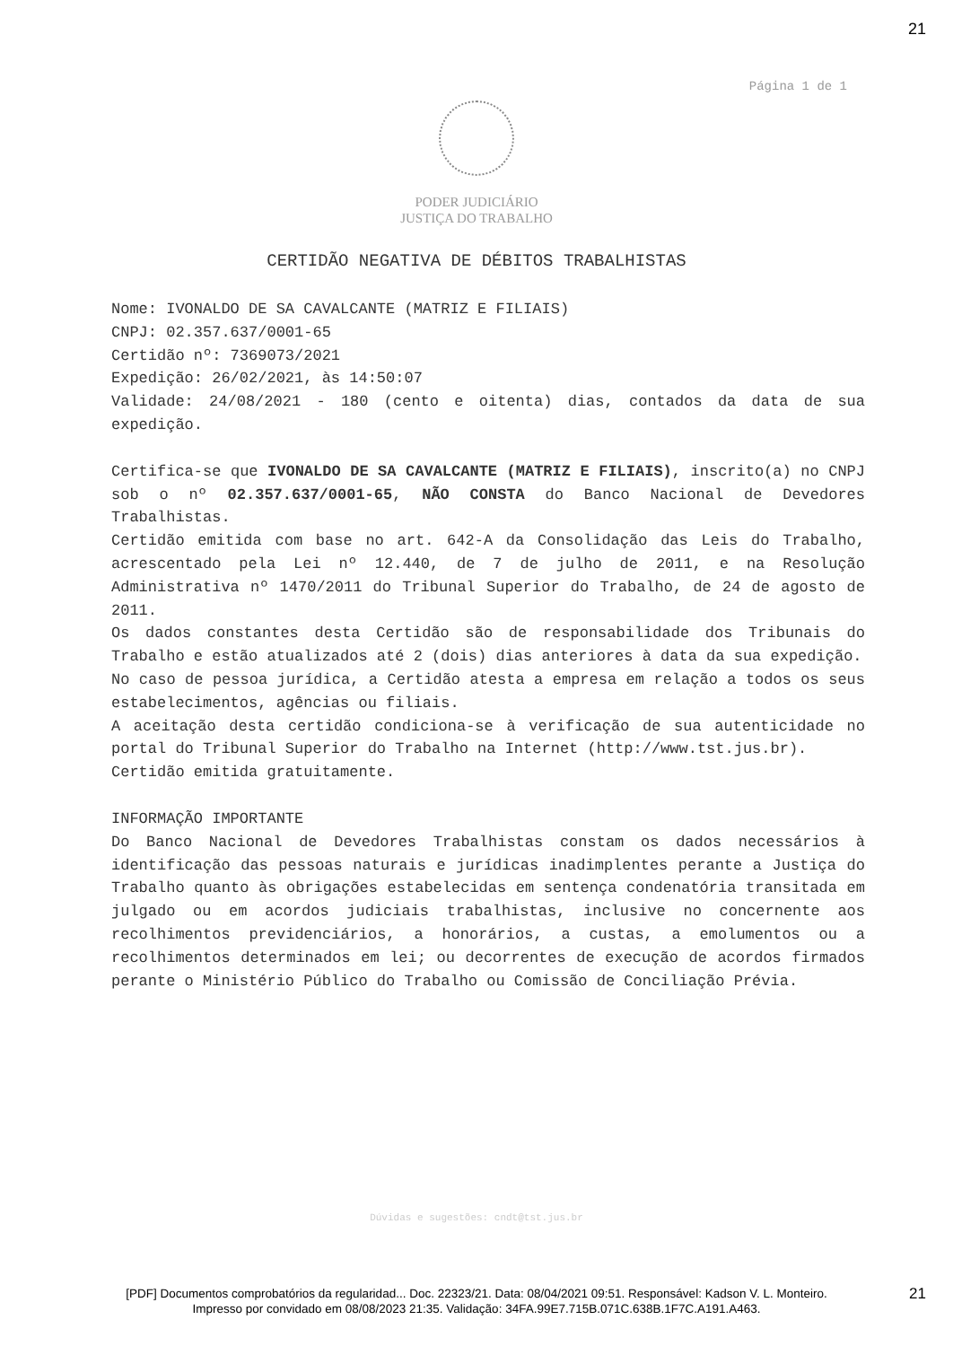21
Página 1 de 1
PODER JUDICIÁRIO
JUSTIÇA DO TRABALHO
CERTIDÃO NEGATIVA DE DÉBITOS TRABALHISTAS
Nome: IVONALDO DE SA CAVALCANTE (MATRIZ E FILIAIS)
CNPJ: 02.357.637/0001-65
Certidão nº: 7369073/2021
Expedição: 26/02/2021, às 14:50:07
Validade: 24/08/2021 - 180 (cento e oitenta) dias, contados da data de sua expedição.
Certifica-se que IVONALDO DE SA CAVALCANTE (MATRIZ E FILIAIS), inscrito(a) no CNPJ sob o nº 02.357.637/0001-65, NÃO CONSTA do Banco Nacional de Devedores Trabalhistas.
Certidão emitida com base no art. 642-A da Consolidação das Leis do Trabalho, acrescentado pela Lei nº 12.440, de 7 de julho de 2011, e na Resolução Administrativa nº 1470/2011 do Tribunal Superior do Trabalho, de 24 de agosto de 2011.
Os dados constantes desta Certidão são de responsabilidade dos Tribunais do Trabalho e estão atualizados até 2 (dois) dias anteriores à data da sua expedição.
No caso de pessoa jurídica, a Certidão atesta a empresa em relação a todos os seus estabelecimentos, agências ou filiais.
A aceitação desta certidão condiciona-se à verificação de sua autenticidade no portal do Tribunal Superior do Trabalho na Internet (http://www.tst.jus.br).
Certidão emitida gratuitamente.
INFORMAÇÃO IMPORTANTE
Do Banco Nacional de Devedores Trabalhistas constam os dados necessários à identificação das pessoas naturais e jurídicas inadimplentes perante a Justiça do Trabalho quanto às obrigações estabelecidas em sentença condenatória transitada em julgado ou em acordos judiciais trabalhistas, inclusive no concernente aos recolhimentos previdenciários, a honorários, a custas, a emolumentos ou a recolhimentos determinados em lei; ou decorrentes de execução de acordos firmados perante o Ministério Público do Trabalho ou Comissão de Conciliação Prévia.
Dúvidas e sugestões: cndt@tst.jus.br
[PDF] Documentos comprobatórios da regularidad... Doc. 22323/21. Data: 08/04/2021 09:51. Responsável: Kadson V. L. Monteiro.
Impresso por convidado em 08/08/2023 21:35. Validação: 34FA.99E7.715B.071C.638B.1F7C.A191.A463.
21